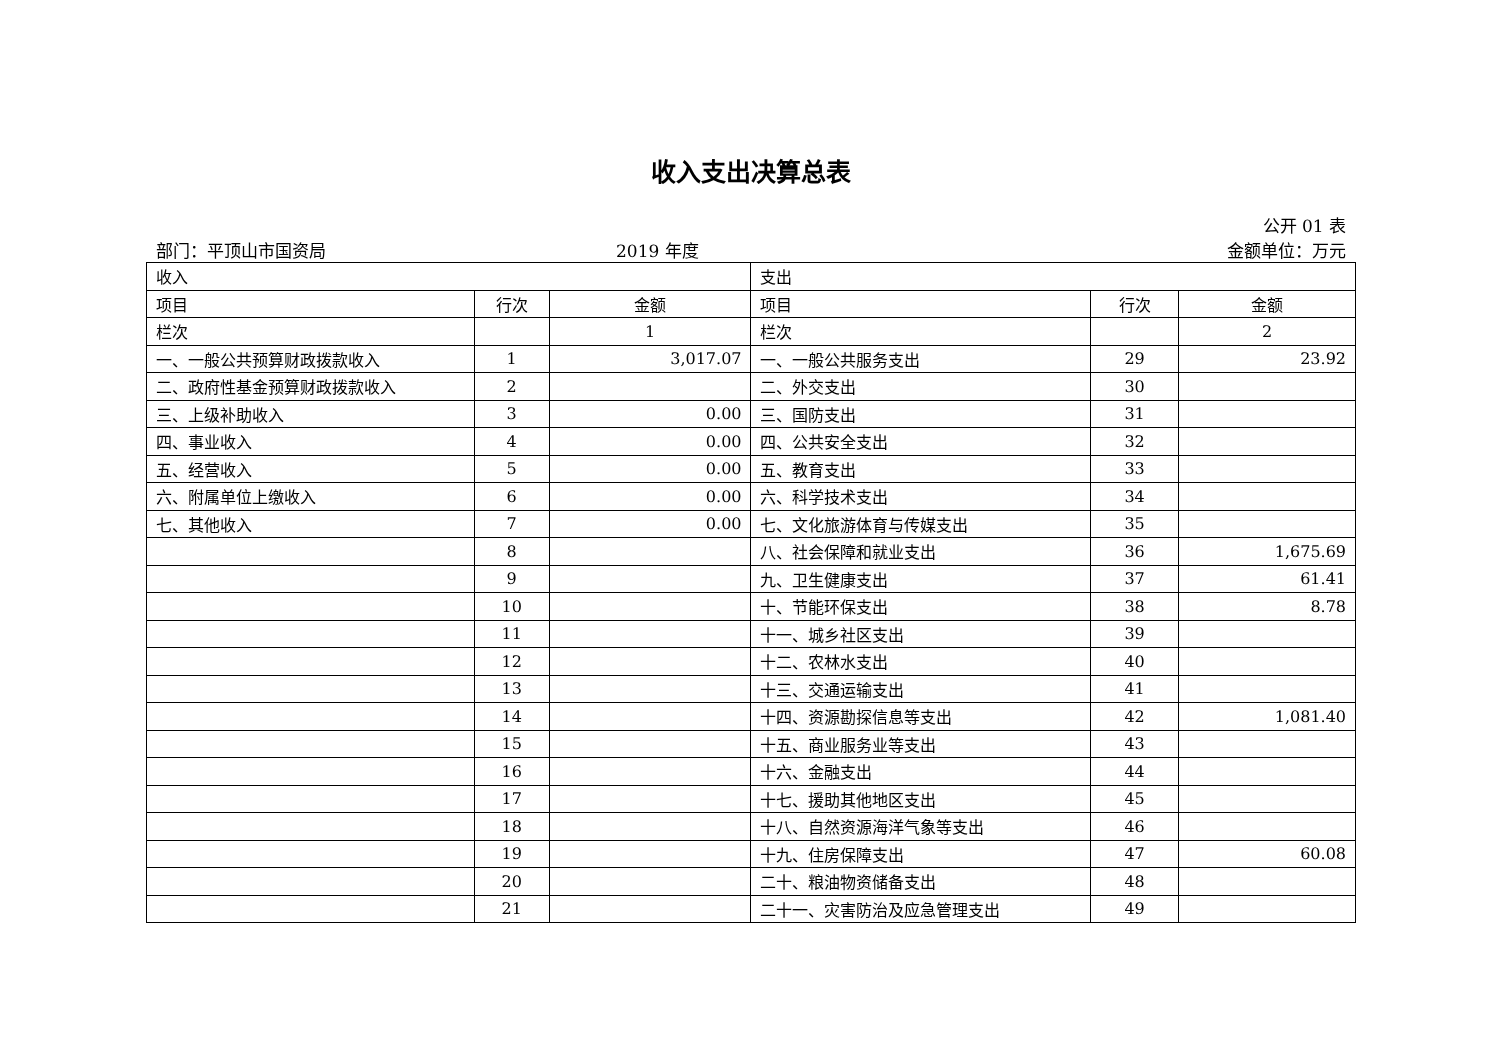收入支出决算总表
公开 01 表
部门：平顶山市国资局 2019 年度 金额单位：万元
| 收入 | | | 支出 | | |
| --- | --- | --- | --- | --- | --- |
| 项目 | 行次 | 金额 | 项目 | 行次 | 金额 |
| 栏次 | | 1 | 栏次 | | 2 |
| 一、一般公共预算财政拨款收入 | 1 | 3,017.07 | 一、一般公共服务支出 | 29 | 23.92 |
| 二、政府性基金预算财政拨款收入 | 2 | | 二、外交支出 | 30 | |
| 三、上级补助收入 | 3 | 0.00 | 三、国防支出 | 31 | |
| 四、事业收入 | 4 | 0.00 | 四、公共安全支出 | 32 | |
| 五、经营收入 | 5 | 0.00 | 五、教育支出 | 33 | |
| 六、附属单位上缴收入 | 6 | 0.00 | 六、科学技术支出 | 34 | |
| 七、其他收入 | 7 | 0.00 | 七、文化旅游体育与传媒支出 | 35 | |
| | 8 | | 八、社会保障和就业支出 | 36 | 1,675.69 |
| | 9 | | 九、卫生健康支出 | 37 | 61.41 |
| | 10 | | 十、节能环保支出 | 38 | 8.78 |
| | 11 | | 十一、城乡社区支出 | 39 | |
| | 12 | | 十二、农林水支出 | 40 | |
| | 13 | | 十三、交通运输支出 | 41 | |
| | 14 | | 十四、资源勘探信息等支出 | 42 | 1,081.40 |
| | 15 | | 十五、商业服务业等支出 | 43 | |
| | 16 | | 十六、金融支出 | 44 | |
| | 17 | | 十七、援助其他地区支出 | 45 | |
| | 18 | | 十八、自然资源海洋气象等支出 | 46 | |
| | 19 | | 十九、住房保障支出 | 47 | 60.08 |
| | 20 | | 二十、粮油物资储备支出 | 48 | |
| | 21 | | 二十一、灾害防治及应急管理支出 | 49 | |